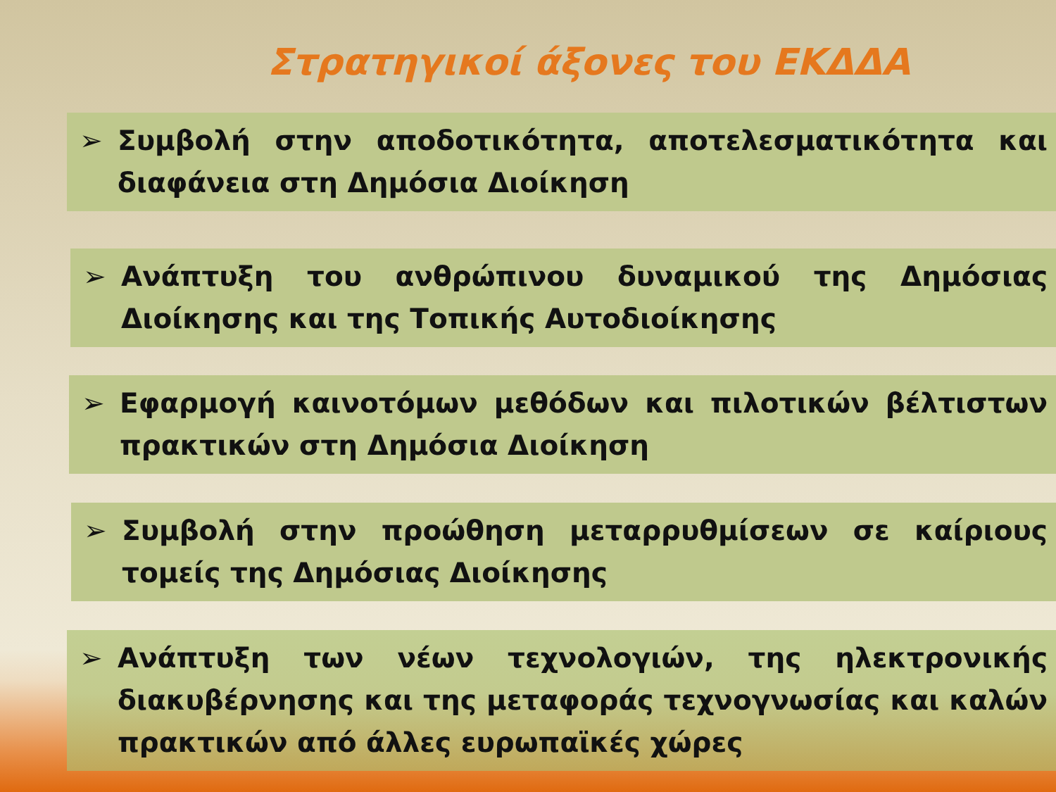Στρατηγικοί άξονες του ΕΚΔΔΑ
➢ Συμβολή στην αποδοτικότητα, αποτελεσματικότητα και διαφάνεια στη Δημόσια Διοίκηση
➢ Ανάπτυξη του ανθρώπινου δυναμικού της Δημόσιας Διοίκησης και της Τοπικής Αυτοδιοίκησης
➢ Εφαρμογή καινοτόμων μεθόδων και πιλοτικών βέλτιστων πρακτικών στη Δημόσια Διοίκηση
➢ Συμβολή στην προώθηση μεταρρυθμίσεων σε καίριους τομείς της Δημόσιας Διοίκησης
➢ Ανάπτυξη των νέων τεχνολογιών, της ηλεκτρονικής διακυβέρνησης και της μεταφοράς τεχνογνωσίας και καλών πρακτικών από άλλες ευρωπαϊκές χώρες